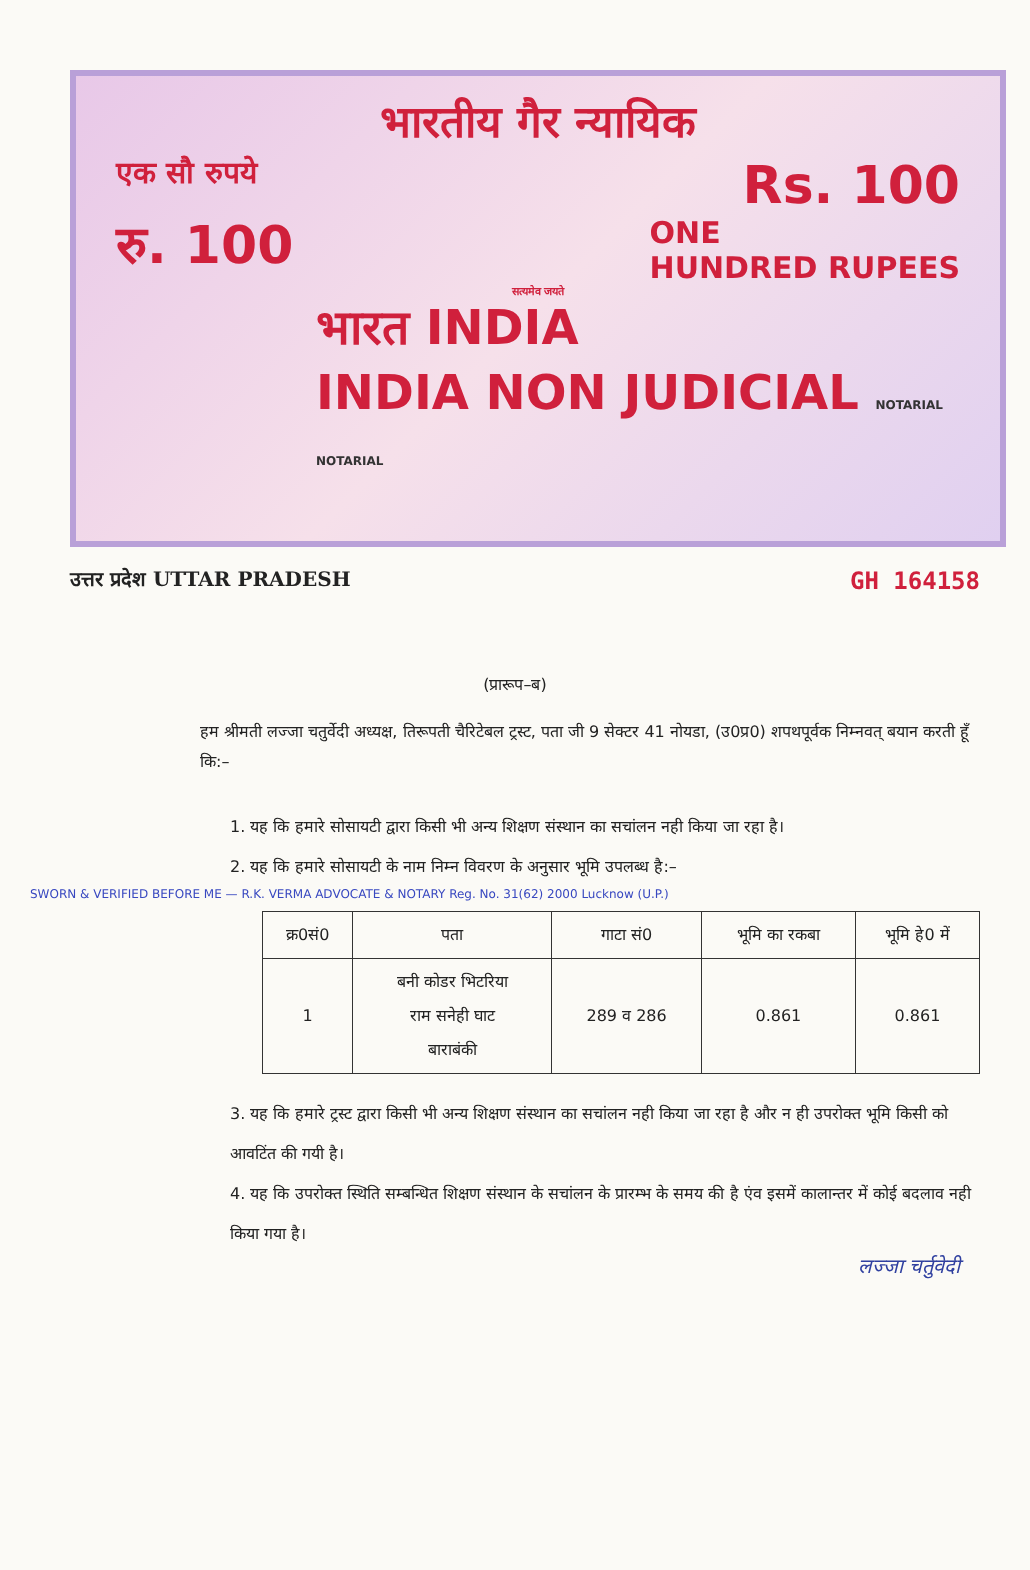भारतीय गैर न्यायिक
एक सौ रुपये Rs. 100
रु. 100 ONE
HUNDRED RUPEES
सत्यमेव जयते
भारत INDIA
INDIA NON JUDICIAL NOTARIAL NOTARIAL
उत्तर प्रदेश UTTAR PRADESH GH 164158
(प्रारूप–ब)
हम श्रीमती लज्जा चतुर्वेदी अध्यक्ष, तिरूपती चैरिटेबल ट्रस्ट, पता जी 9 सेक्टर 41 नोयडा, (उ0प्र0) शपथपूर्वक निम्नवत् बयान करती हूँ कि:–
1. यह कि हमारे सोसायटी द्वारा किसी भी अन्य शिक्षण संस्थान का सचांलन नही किया जा रहा है।
2. यह कि हमारे सोसायटी के नाम निम्न विवरण के अनुसार भूमि उपलब्ध है:–
SWORN & VERIFIED BEFORE ME — R.K. VERMA ADVOCATE & NOTARY Reg. No. 31(62) 2000 Lucknow (U.P.)
| क्र0सं0 | पता | गाटा सं0 | भूमि का रकबा | भूमि हे0 में |
| --- | --- | --- | --- | --- |
| 1 | बनी कोडर भिटरिया राम सनेही घाट बाराबंकी | 289 व 286 | 0.861 | 0.861 |
3. यह कि हमारे ट्रस्ट द्वारा किसी भी अन्य शिक्षण संस्थान का सचांलन नही किया जा रहा है और न ही उपरोक्त भूमि किसी को आवटिंत की गयी है।
4. यह कि उपरोक्त स्थिति सम्बन्धित शिक्षण संस्थान के सचांलन के प्रारम्भ के समय की है एंव इसमें कालान्तर में कोई बदलाव नही किया गया है।
लज्जा चर्तुवेदी